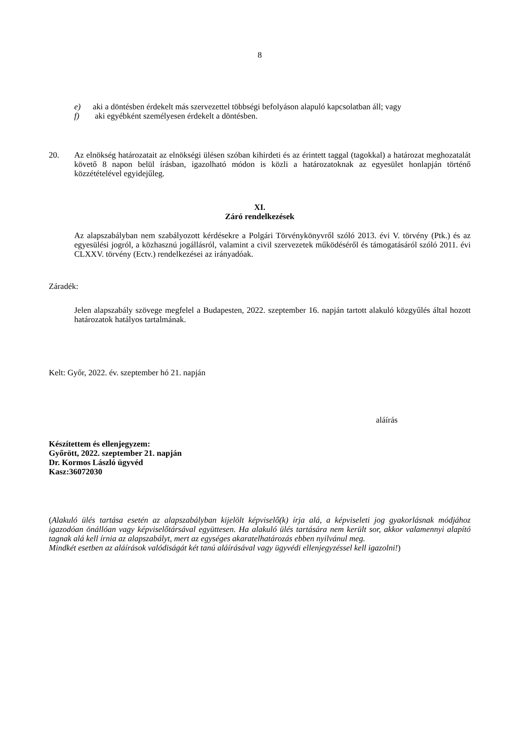8
e) aki a döntésben érdekelt más szervezettel többségi befolyáson alapuló kapcsolatban áll; vagy
f) aki egyébként személyesen érdekelt a döntésben.
20. Az elnökség határozatait az elnökségi ülésen szóban kihirdeti és az érintett taggal (tagokkal) a határozat meghozatalát követő 8 napon belül írásban, igazolható módon is közli a határozatoknak az egyesület honlapján történő közzétételével egyidejűleg.
XI.
Záró rendelkezések
Az alapszabályban nem szabályozott kérdésekre a Polgári Törvénykönyvről szóló 2013. évi V. törvény (Ptk.) és az egyesülési jogról, a közhasznú jogállásról, valamint a civil szervezetek működéséről és támogatásáról szóló 2011. évi CLXXV. törvény (Ectv.) rendelkezései az irányadóak.
Záradék:
Jelen alapszabály szövege megfelel a Budapesten, 2022. szeptember 16. napján tartott alakuló közgyűlés által hozott határozatok hatályos tartalmának.
Kelt: Győr, 2022. év. szeptember hó 21. napján
aláírás
Készítettem és ellenjegyzem:
Győrött, 2022. szeptember 21. napján
Dr. Kormos László ügyvéd
Kasz:36072030
(Alakuló ülés tartása esetén az alapszabályban kijelölt képviselő(k) írja alá, a képviseleti jog gyakorlásnak módjához igazodóan önállóan vagy képviselőtársával együttesen. Ha alakuló ülés tartására nem került sor, akkor valamennyi alapító tagnak alá kell írnia az alapszabályt, mert az egységes akaratelhatározás ebben nyilvánul meg.
Mindkét esetben az aláírások valódiságát két tanú aláírásával vagy ügyvédi ellenjegyzéssel kell igazolni!)